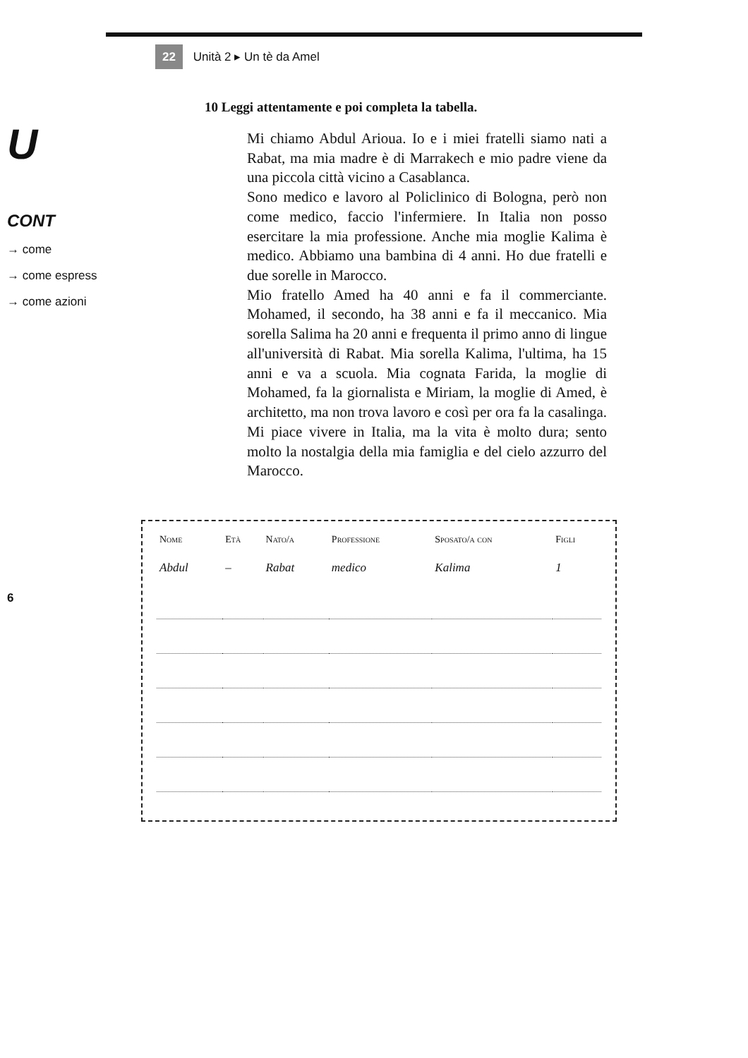U
CONT
→ come
→ come espress
→ come azioni
6
22 Unità 2 ▸ Un tè da Amel
10 Leggi attentamente e poi completa la tabella.
Mi chiamo Abdul Arioua. Io e i miei fratelli siamo nati a Rabat, ma mia madre è di Marrakech e mio padre viene da una piccola città vicino a Casablanca.
Sono medico e lavoro al Policlinico di Bologna, però non come medico, faccio l'infermiere. In Italia non posso esercitare la mia professione. Anche mia moglie Kalima è medico. Abbiamo una bambina di 4 anni. Ho due fratelli e due sorelle in Marocco.
Mio fratello Amed ha 40 anni e fa il commerciante. Mohamed, il secondo, ha 38 anni e fa il meccanico. Mia sorella Salima ha 20 anni e frequenta il primo anno di lingue all'università di Rabat. Mia sorella Kalima, l'ultima, ha 15 anni e va a scuola. Mia cognata Farida, la moglie di Mohamed, fa la giornalista e Miriam, la moglie di Amed, è architetto, ma non trova lavoro e così per ora fa la casalinga. Mi piace vivere in Italia, ma la vita è molto dura; sento molto la nostalgia della mia famiglia e del cielo azzurro del Marocco.
| Nome | Età | Nato/a | Professione | Sposato/a con | Figli |
| --- | --- | --- | --- | --- | --- |
| Abdul | – | Rabat | medico | Kalima | 1 |